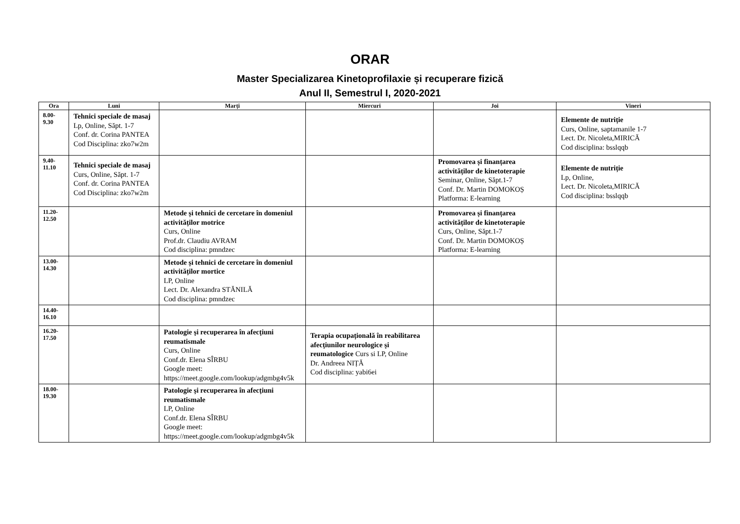ORAR
Master Specializarea Kinetoprofilaxie și recuperare fizică
Anul II, Semestrul I, 2020-2021
| Ora | Luni | Marți | Miercuri | Joi | Vineri |
| --- | --- | --- | --- | --- | --- |
| 8.00-9.30 | Tehnici speciale de masaj Lp, Online, Săpt. 1-7 Conf. dr. Corina PANTEA Cod Disciplina: zko7w2m | | | | Elemente de nutriție Curs, Online, saptamanile 1-7 Lect. Dr. Nicoleta,MIRICĂ Cod disciplina: bsslqqb |
| 9.40- 11.10 | Tehnici speciale de masaj Curs, Online, Săpt. 1-7 Conf. dr. Corina PANTEA Cod Disciplina: zko7w2m | | | Promovarea și finanțarea activităților de kinetoterapie Seminar, Online, Săpt.1-7 Conf. Dr. Martin DOMOKOȘ Platforma: E-learning | Elemente de nutriție Lp, Online, Lect. Dr. Nicoleta,MIRICĂ Cod disciplina: bsslqqb |
| 11.20- 12.50 | | Metode și tehnici de cercetare în domeniul activităților motrice Curs, Online Prof.dr. Claudiu AVRAM Cod disciplina: pmndzec | | Promovarea și finanțarea activităților de kinetoterapie Curs, Online, Săpt.1-7 Conf. Dr. Martin DOMOKOȘ Platforma: E-learning | |
| 13.00- 14.30 | | Metode și tehnici de cercetare în domeniul activităților mortice LP, Online Lect. Dr. Alexandra STĂNILĂ Cod disciplina: pmndzec | | | |
| 14.40- 16.10 | | | | | |
| 16.20- 17.50 | | Patologie şi recuperarea în afecţiuni reumatismale Curs, Online Conf.dr. Elena SÎRBU Google meet: https://meet.google.com/lookup/adgmbg4v5k | Terapia ocupațională în reabilitarea afecţiunilor neurologice şi reumatologice Curs si LP, Online Dr. Andreea NIȚĂ Cod disciplina: yabi6ei | | |
| 18.00- 19.30 | | Patologie şi recuperarea în afecţiuni reumatismale LP, Online Conf.dr. Elena SÎRBU Google meet: https://meet.google.com/lookup/adgmbg4v5k | | | |